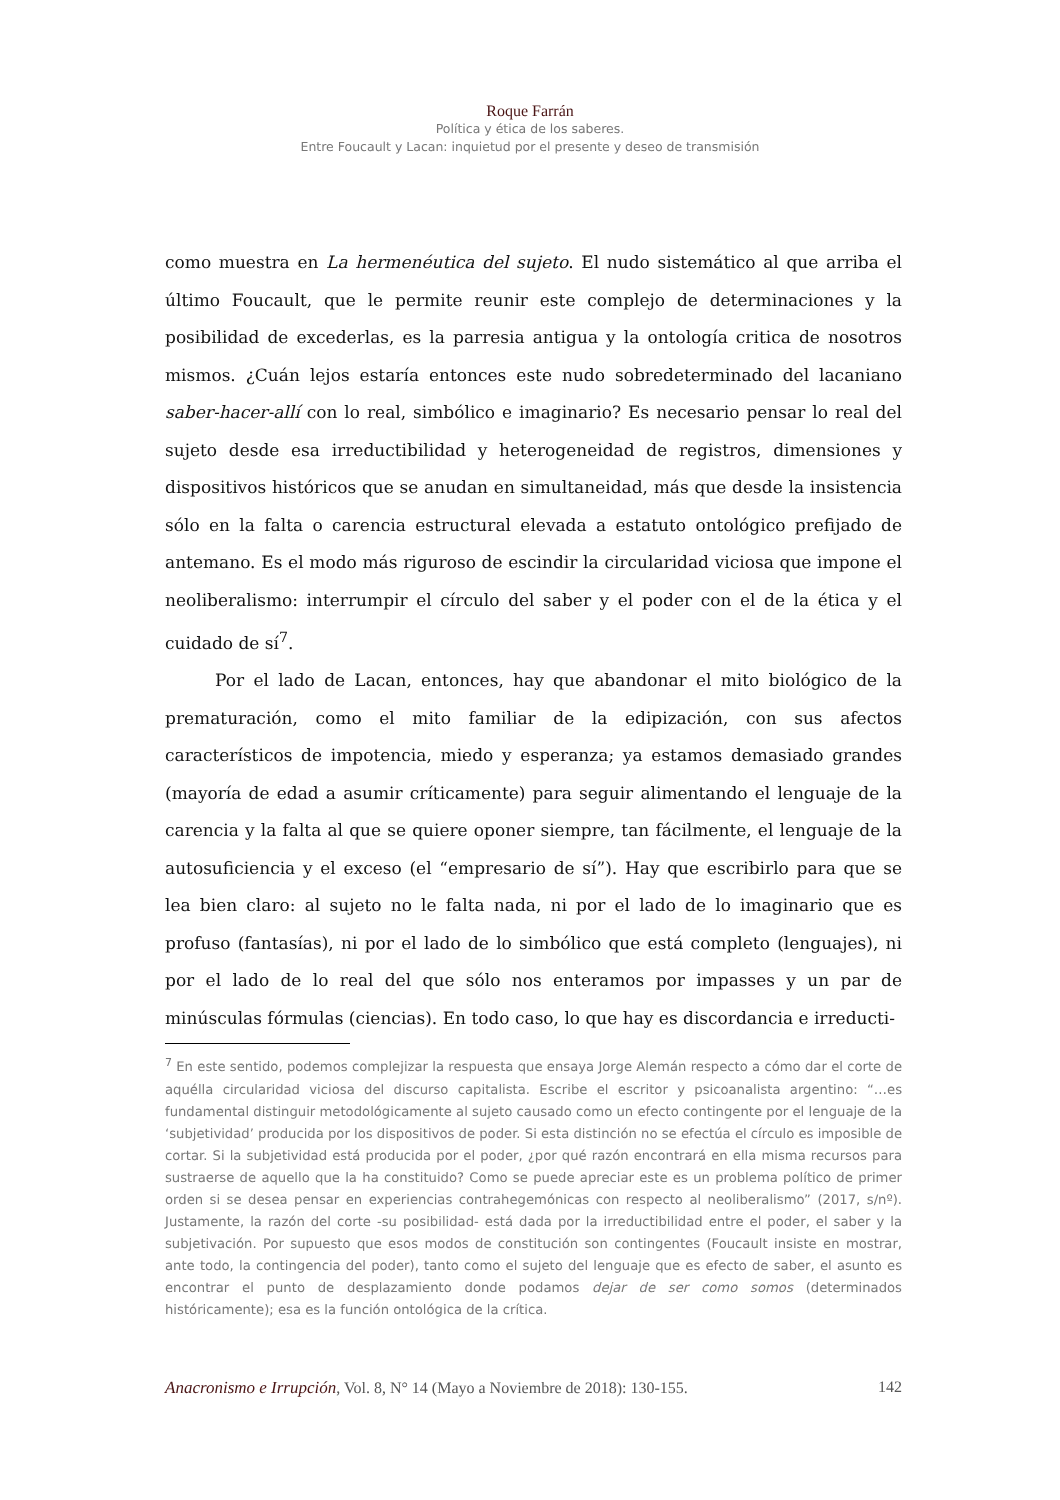Roque Farrán
Política y ética de los saberes.
Entre Foucault y Lacan: inquietud por el presente y deseo de transmisión
como muestra en La hermenéutica del sujeto. El nudo sistemático al que arriba el último Foucault, que le permite reunir este complejo de determinaciones y la posibilidad de excederlas, es la parresia antigua y la ontología critica de nosotros mismos. ¿Cuán lejos estaría entonces este nudo sobredeterminado del lacaniano saber-hacer-allí con lo real, simbólico e imaginario? Es necesario pensar lo real del sujeto desde esa irreductibilidad y heterogeneidad de registros, dimensiones y dispositivos históricos que se anudan en simultaneidad, más que desde la insistencia sólo en la falta o carencia estructural elevada a estatuto ontológico prefijado de antemano. Es el modo más riguroso de escindir la circularidad viciosa que impone el neoliberalismo: interrumpir el círculo del saber y el poder con el de la ética y el cuidado de sí<sup>7</sup>.
Por el lado de Lacan, entonces, hay que abandonar el mito biológico de la prematuración, como el mito familiar de la edipización, con sus afectos característicos de impotencia, miedo y esperanza; ya estamos demasiado grandes (mayoría de edad a asumir críticamente) para seguir alimentando el lenguaje de la carencia y la falta al que se quiere oponer siempre, tan fácilmente, el lenguaje de la autosuficiencia y el exceso (el “empresario de sí”). Hay que escribirlo para que se lea bien claro: al sujeto no le falta nada, ni por el lado de lo imaginario que es profuso (fantasías), ni por el lado de lo simbólico que está completo (lenguajes), ni por el lado de lo real del que sólo nos enteramos por impasses y un par de minúsculas fórmulas (ciencias). En todo caso, lo que hay es discordancia e irreducti-
<sup>7</sup> En este sentido, podemos complejizar la respuesta que ensaya Jorge Alemán respecto a cómo dar el corte de aquélla circularidad viciosa del discurso capitalista. Escribe el escritor y psicoanalista argentino: “…es fundamental distinguir metodológicamente al sujeto causado como un efecto contingente por el lenguaje de la ‘subjetividad’ producida por los dispositivos de poder. Si esta distinción no se efectúa el círculo es imposible de cortar. Si la subjetividad está producida por el poder, ¿por qué razón encontrará en ella misma recursos para sustraerse de aquello que la ha constituido? Como se puede apreciar este es un problema político de primer orden si se desea pensar en experiencias contrahegemónicas con respecto al neoliberalismo” (2017, s/nº). Justamente, la razón del corte -su posibilidad- está dada por la irreductibilidad entre el poder, el saber y la subjetivación. Por supuesto que esos modos de constitución son contingentes (Foucault insiste en mostrar, ante todo, la contingencia del poder), tanto como el sujeto del lenguaje que es efecto de saber, el asunto es encontrar el punto de desplazamiento donde podamos dejar de ser como somos (determinados históricamente); esa es la función ontológica de la crítica.
Anacronismo e Irrupción, Vol. 8, N° 14 (Mayo a Noviembre de 2018): 130-155. 142